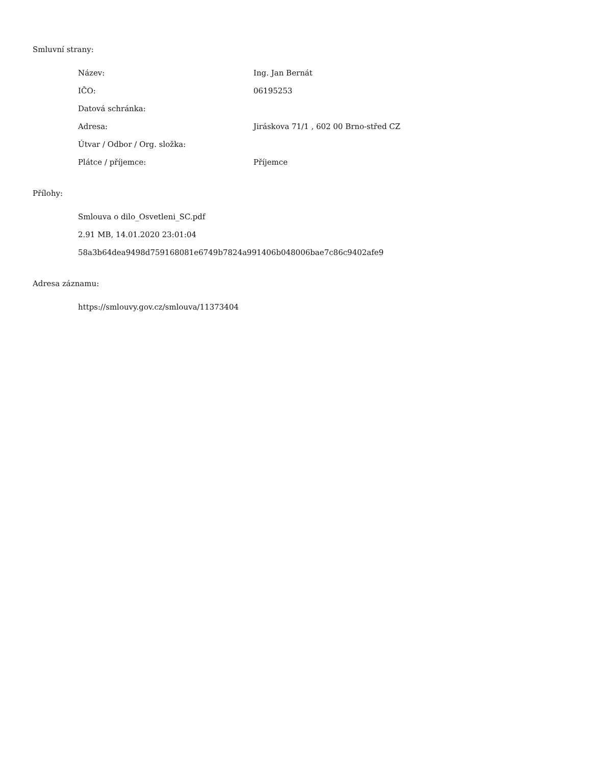Smluvní strany:
| Název: | Ing. Jan Bernát |
| IČO: | 06195253 |
| Datová schránka: | |
| Adresa: | Jiráskova 71/1 , 602 00 Brno-střed CZ |
| Útvar / Odbor / Org. složka: | |
| Plátce / příjemce: | Příjemce |
Přílohy:
Smlouva o dilo_Osvetleni_SC.pdf
2.91 MB, 14.01.2020 23:01:04
58a3b64dea9498d759168081e6749b7824a991406b048006bae7c86c9402afe9
Adresa záznamu:
https://smlouvy.gov.cz/smlouva/11373404